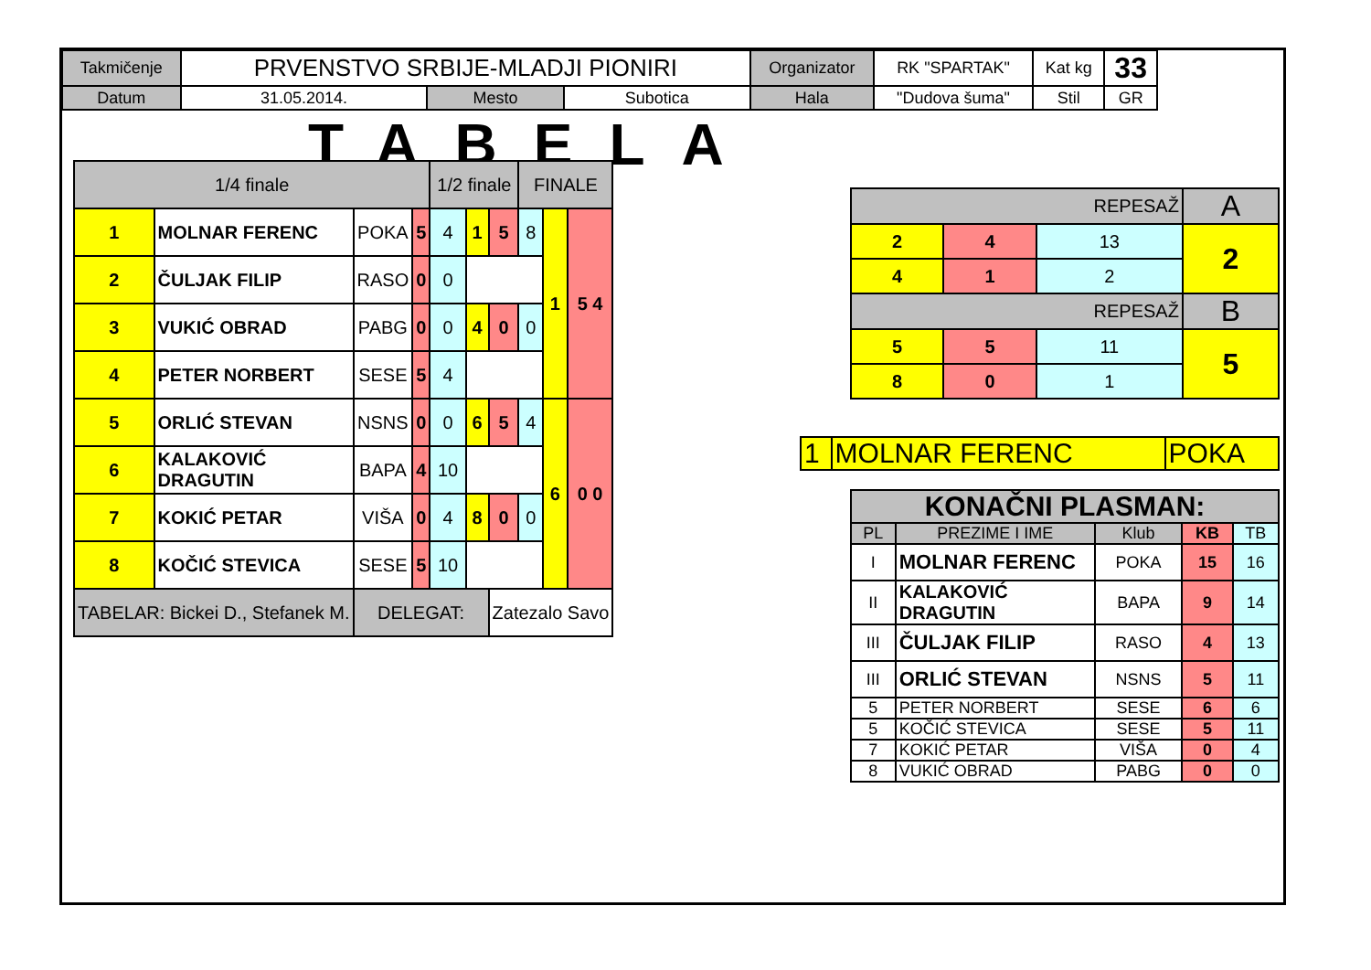| Takmičenje | PRVENSTVO SRBIJE-MLADJI PIONIRI | | | Organizator | RK "SPARTAK" | Kat kg | 33 |
| Datum | 31.05.2014. | Mesto | Subotica | Hala | "Dudova šuma" | Stil | GR |
TABELA
| 1/4 finale | | | | 1/2 finale | | | FINALE | | |
| 1 | MOLNAR FERENC | POKA | 5 | 4 | 1 | 5 | 8 | 1 | 5 4 |
| 2 | ČULJAK FILIP | RASO | 0 | 0 | | | | | |
| 3 | VUKIĆ OBRAD | PABG | 0 | 0 | 4 | 0 | 0 | | |
| 4 | PETER NORBERT | SESE | 5 | 4 | | | | | |
| 5 | ORLIĆ STEVAN | NSNS | 0 | 0 | 6 | 5 | 4 | 6 | 0 0 |
| 6 | KALAKOVIĆ DRAGUTIN | BAPA | 4 | 10 | | | | | |
| 7 | KOKIĆ PETAR | VIŠA | 0 | 4 | 8 | 0 | 0 | | |
| 8 | KOČIĆ STEVICA | SESE | 5 | 10 | | | | | |
| TABELAR: Bickei D., Stefanek M. | | DELEGAT: | | | | Zatezalo Savo | | | |
| REPESAŽ | | | A |
| 2 | 4 | 13 | 2 |
| 4 | 1 | 2 | |
| REPESAŽ | | | B |
| 5 | 5 | 11 | 5 |
| 8 | 0 | 1 | |
| 1 | MOLNAR FERENC | POKA |
| KONAČNI PLASMAN: | | | | |
| PL | PREZIME I IME | Klub | KB | TB |
| I | MOLNAR FERENC | POKA | 15 | 16 |
| II | KALAKOVIĆ DRAGUTIN | BAPA | 9 | 14 |
| III | ČULJAK FILIP | RASO | 4 | 13 |
| III | ORLIĆ STEVAN | NSNS | 5 | 11 |
| 5 | PETER NORBERT | SESE | 6 | 6 |
| 5 | KOČIĆ STEVICA | SESE | 5 | 11 |
| 7 | KOKIĆ PETAR | VIŠA | 0 | 4 |
| 8 | VUKIĆ OBRAD | PABG | 0 | 0 |